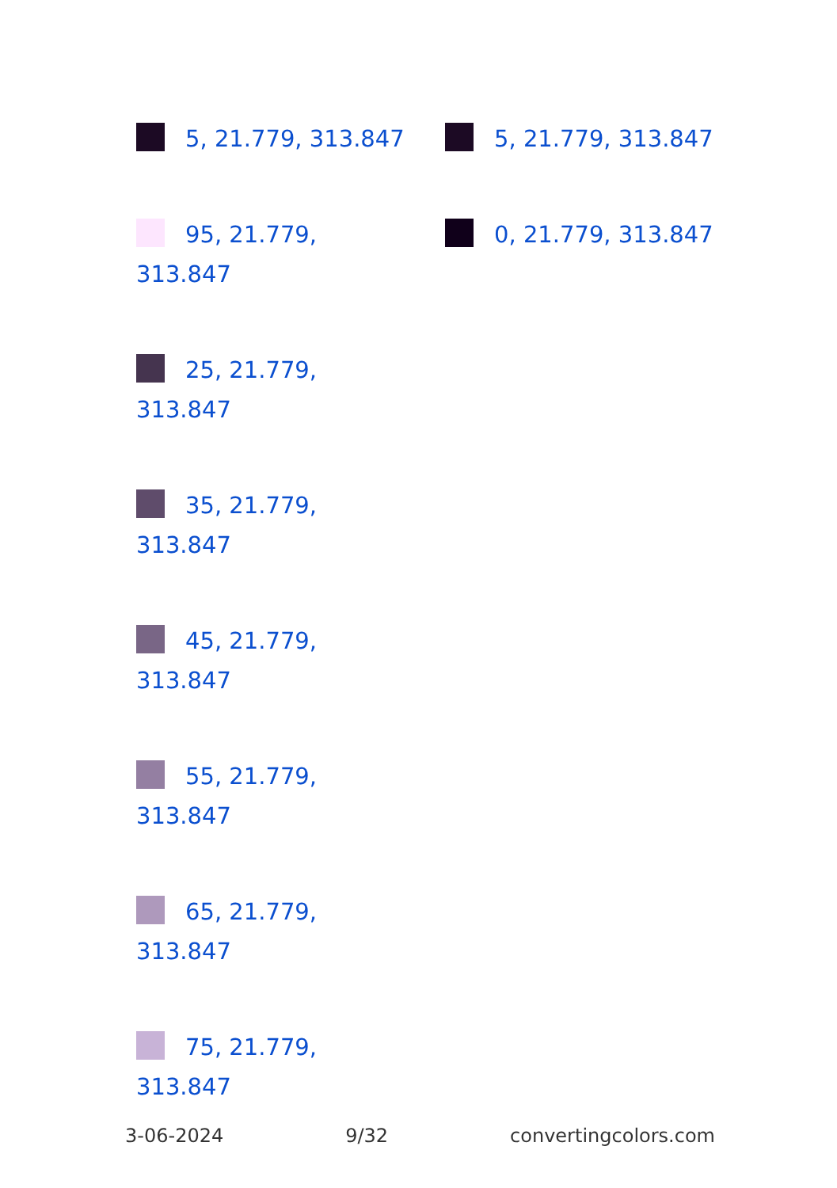5, 21.779, 313.847
95, 21.779, 313.847
25, 21.779, 313.847
35, 21.779, 313.847
45, 21.779, 313.847
55, 21.779, 313.847
65, 21.779, 313.847
75, 21.779, 313.847
5, 21.779, 313.847
0, 21.779, 313.847
3-06-2024 9/32 convertingcolors.com